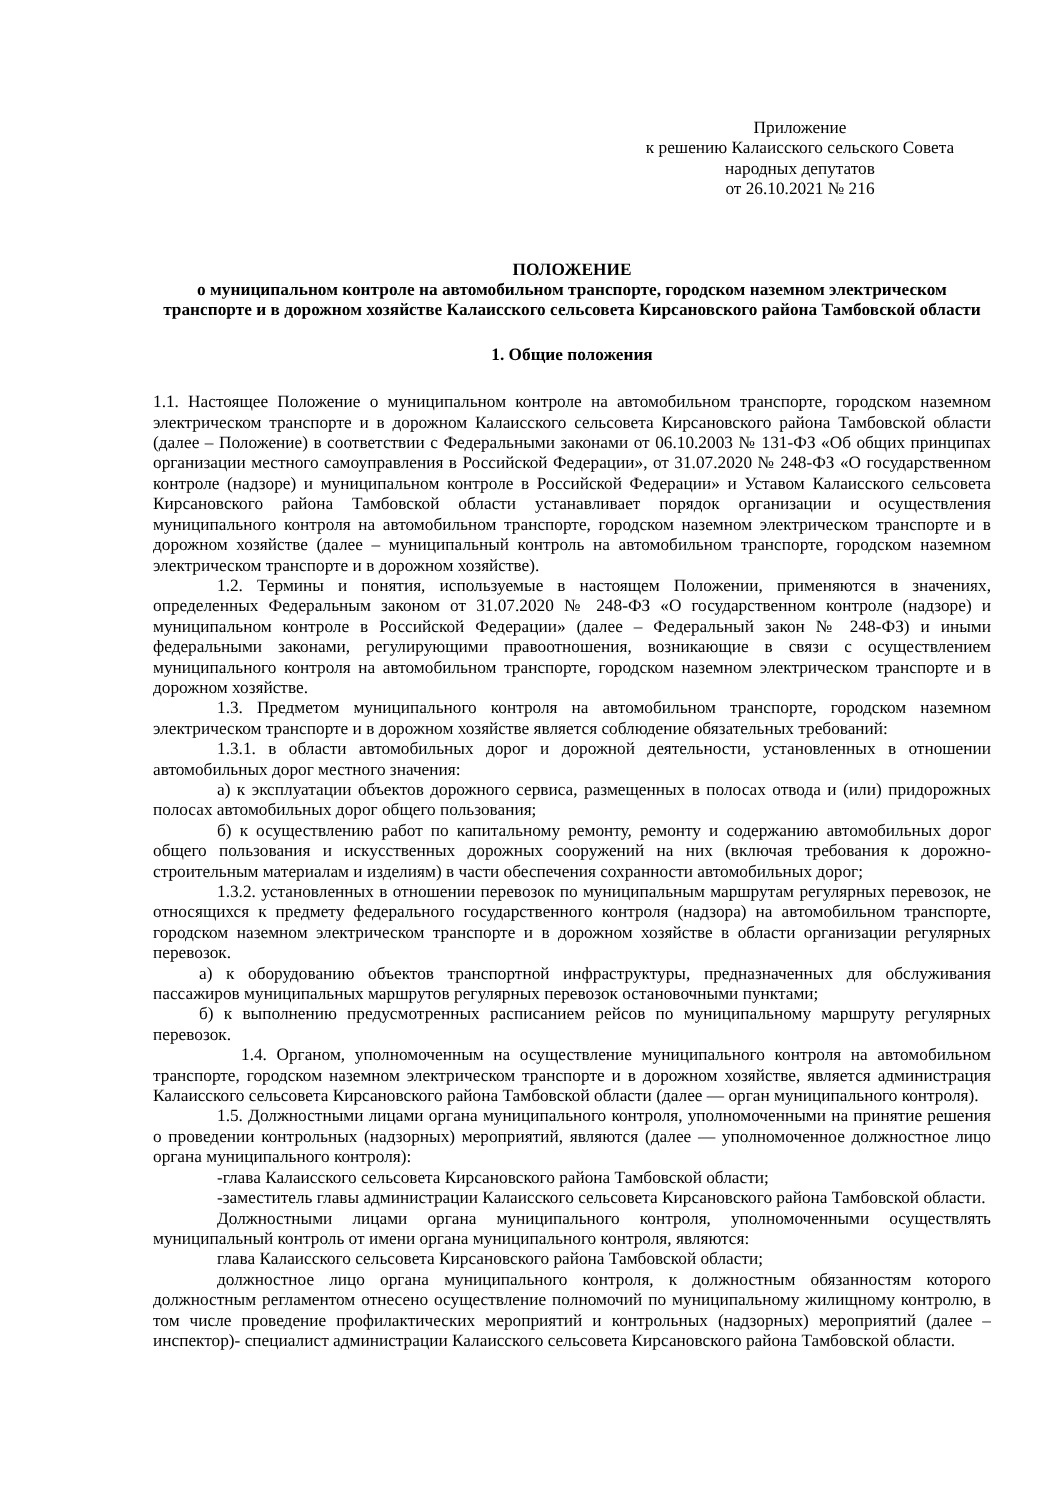Приложение
к решению Калаисского сельского Совета
народных депутатов
от 26.10.2021 № 216
ПОЛОЖЕНИЕ
о муниципальном контроле на автомобильном транспорте, городском наземном электрическом транспорте и в дорожном хозяйстве Калаисского сельсовета Кирсановского района Тамбовской области
1. Общие положения
1.1. Настоящее Положение о муниципальном контроле на автомобильном транспорте, городском наземном электрическом транспорте и в дорожном Калаисского сельсовета Кирсановского района Тамбовской области (далее – Положение) в соответствии с Федеральными законами от 06.10.2003 № 131-ФЗ «Об общих принципах организации местного самоуправления в Российской Федерации», от 31.07.2020 № 248-ФЗ «О государственном контроле (надзоре) и муниципальном контроле в Российской Федерации» и Уставом Калаисского сельсовета Кирсановского района Тамбовской области устанавливает порядок организации и осуществления муниципального контроля на автомобильном транспорте, городском наземном электрическом транспорте и в дорожном хозяйстве (далее – муниципальный контроль на автомобильном транспорте, городском наземном электрическом транспорте и в дорожном хозяйстве).
1.2. Термины и понятия, используемые в настоящем Положении, применяются в значениях, определенных Федеральным законом от 31.07.2020 № 248-ФЗ «О государственном контроле (надзоре) и муниципальном контроле в Российской Федерации» (далее – Федеральный закон № 248-ФЗ) и иными федеральными законами, регулирующими правоотношения, возникающие в связи с осуществлением муниципального контроля на автомобильном транспорте, городском наземном электрическом транспорте и в дорожном хозяйстве.
1.3. Предметом муниципального контроля на автомобильном транспорте, городском наземном электрическом транспорте и в дорожном хозяйстве является соблюдение обязательных требований:
1.3.1. в области автомобильных дорог и дорожной деятельности, установленных в отношении автомобильных дорог местного значения:
а) к эксплуатации объектов дорожного сервиса, размещенных в полосах отвода и (или) придорожных полосах автомобильных дорог общего пользования;
б) к осуществлению работ по капитальному ремонту, ремонту и содержанию автомобильных дорог общего пользования и искусственных дорожных сооружений на них (включая требования к дорожно-строительным материалам и изделиям) в части обеспечения сохранности автомобильных дорог;
1.3.2. установленных в отношении перевозок по муниципальным маршрутам регулярных перевозок, не относящихся к предмету федерального государственного контроля (надзора) на автомобильном транспорте, городском наземном электрическом транспорте и в дорожном хозяйстве в области организации регулярных перевозок.
а) к оборудованию объектов транспортной инфраструктуры, предназначенных для обслуживания пассажиров муниципальных маршрутов регулярных перевозок остановочными пунктами;
б) к выполнению предусмотренных расписанием рейсов по муниципальному маршруту регулярных перевозок.
1.4. Органом, уполномоченным на осуществление муниципального контроля на автомобильном транспорте, городском наземном электрическом транспорте и в дорожном хозяйстве, является администрация Калаисского сельсовета Кирсановского района Тамбовской области (далее — орган муниципального контроля).
1.5. Должностными лицами органа муниципального контроля, уполномоченными на принятие решения о проведении контрольных (надзорных) мероприятий, являются (далее — уполномоченное должностное лицо органа муниципального контроля):
-глава Калаисского сельсовета Кирсановского района Тамбовской области;
-заместитель главы администрации Калаисского сельсовета Кирсановского района Тамбовской области.
Должностными лицами органа муниципального контроля, уполномоченными осуществлять муниципальный контроль от имени органа муниципального контроля, являются:
глава Калаисского сельсовета Кирсановского района Тамбовской области;
должностное лицо органа муниципального контроля, к должностным обязанностям которого должностным регламентом отнесено осуществление полномочий по муниципальному жилищному контролю, в том числе проведение профилактических мероприятий и контрольных (надзорных) мероприятий (далее – инспектор)- специалист администрации Калаисского сельсовета Кирсановского района Тамбовской области.